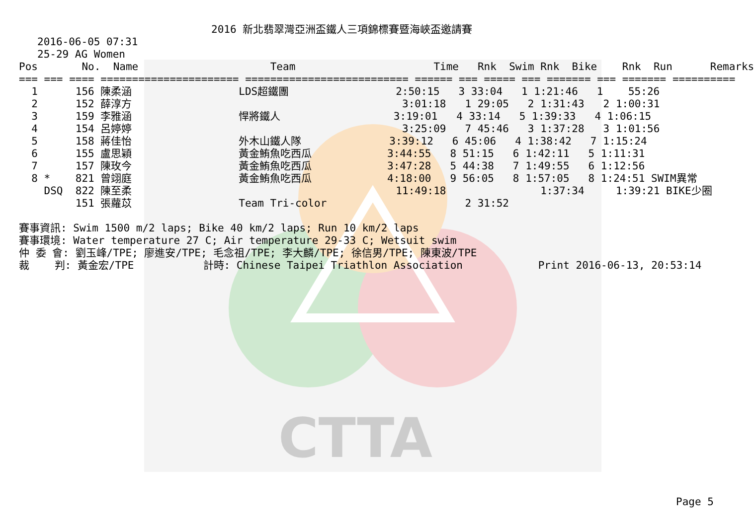CTTA
2016 新北翡翠灣亞洲盃鐵人三項錦標賽暨海峽盃邀請賽
2016-06-05 07:31
25-29 AG Women
Pos       No.  Name                     Team                      Time   Rnk  Swim Rnk  Bike    Rnk  Run      Remarks
=== === ==== ====================== ========================== ====== === ===== === ======= === ======= ==========
  1      156 陳柔涵                 LDS超鐵團                 2:50:15   3 33:04   1 1:21:46   1    55:26
  2      152 薛淳方                                           3:01:18   1 29:05   2 1:31:43   2 1:00:31
  3      159 李雅涵                 悍將鐵人                  3:19:01   4 33:14   5 1:39:33   4 1:06:15
  4      154 呂婷婷                                           3:25:09   7 45:46   3 1:37:28   3 1:01:56
  5      158 蔣佳怡                 外木山鐵人隊              3:39:12   6 45:06   4 1:38:42   7 1:15:24
  6      155 盧思穎                 黃金鮪魚吃西瓜            3:44:55   8 51:15   6 1:42:11   5 1:11:31
  7      157 陳玫今                 黃金鮪魚吃西瓜            3:47:28   5 44:38   7 1:49:55   6 1:12:56
  8 *    821 曾翊庭                 黃金鮪魚吃西瓜            4:18:00   9 56:05   8 1:57:05   8 1:24:51 SWIM異常
    DSQ  822 陳至柔                                          11:49:18               1:37:34     1:39:21 BIKE少圈
         151 張蘿苡                 Team Tri-color                      2 31:52

賽事資訊: Swim 1500 m/2 laps; Bike 40 km/2 laps; Run 10 km/2 laps
賽事環境: Water temperature 27 C; Air temperature 29-33 C; Wetsuit swim
仲 委 會: 劉玉峰/TPE; 廖進安/TPE; 毛念祖/TPE; 李大麟/TPE; 徐信男/TPE; 陳東波/TPE
裁    判: 黃金宏/TPE           計時: Chinese Taipei Triathlon Association            Print 2016-06-13, 20:53:14
Page 5